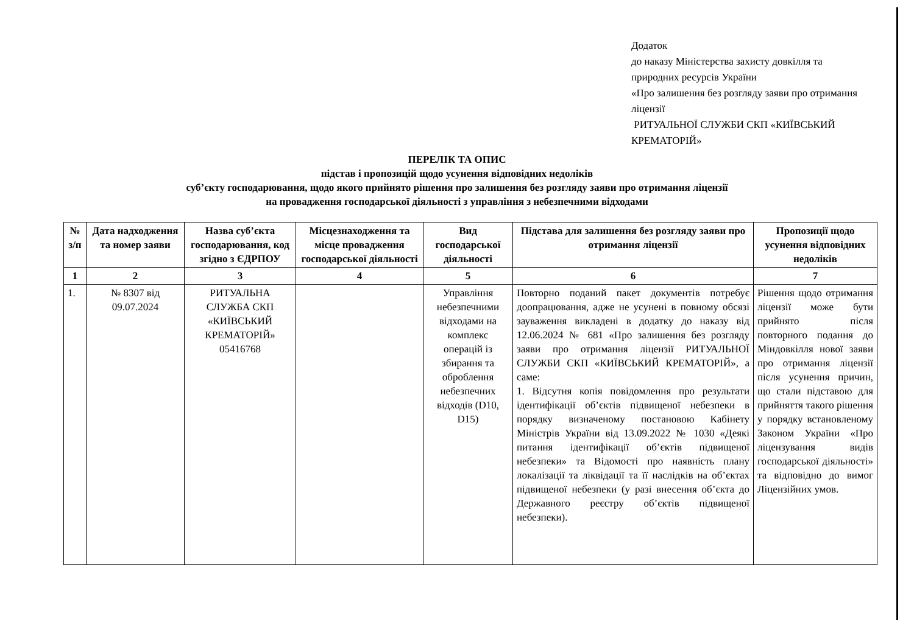Додаток
до наказу Міністерства захисту довкілля та природних ресурсів України
«Про залишення без розгляду заяви про отримання ліцензії
РИТУАЛЬНОЇ СЛУЖБИ СКП «КИЇВСЬКИЙ КРЕМАТОРІЙ»
ПЕРЕЛІК ТА ОПИС
підстав і пропозицій щодо усунення відповідних недоліків
суб’єкту господарювання, щодо якого прийнято рішення про залишення без розгляду заяви про отримання ліцензії
на провадження господарської діяльності з управління з небезпечними відходами
| № з/п | Дата надходження та номер заяви | Назва суб’єкта господарювання, код згідно з ЄДРПОУ | Місцезнаходження та місце провадження господарської діяльності | Вид господарської діяльності | Підстава для залишення без розгляду заяви про отримання ліцензії | Пропозиції щодо усунення відповідних недоліків |
| --- | --- | --- | --- | --- | --- | --- |
| 1 | 2 | 3 | 4 | 5 | 6 | 7 |
| 1. | № 8307 від 09.07.2024 | РИТУАЛЬНА СЛУЖБА СКП «КИЇВСЬКИЙ КРЕМАТОРІЙ» 05416768 | | Управління небезпечними відходами на комплекс операцій із збирання та оброблення небезпечних відходів (D10, D15) | Повторно поданий пакет документів потребує доопрацювання, адже не усунені в повному обсязі зауваження викладені в додатку до наказу від 12.06.2024 № 681 «Про залишення без розгляду заяви про отримання ліцензії РИТУАЛЬНОЇ СЛУЖБИ СКП «КИЇВСЬКИЙ КРЕМАТОРІЙ», а саме: 1. Відсутня копія повідомлення про результати ідентифікації об’єктів підвищеної небезпеки в порядку визначеному постановою Кабінету Міністрів України від 13.09.2022 № 1030 «Деякі питання ідентифікації об’єктів підвищеної небезпеки» та Відомості про наявність плану локалізації та ліквідації та її наслідків на об’єктах підвищеної небезпеки (у разі внесення об’єкта до Державного реєстру об’єктів підвищеної небезпеки). | Рішення щодо отримання ліцензії може бути прийнято після повторного подання до Міндовкілля нової заяви про отримання ліцензії після усунення причин, що стали підставою для прийняття такого рішення у порядку встановленому Законом України «Про ліцензування видів господарської діяльності» та відповідно до вимог Ліцензійних умов. |